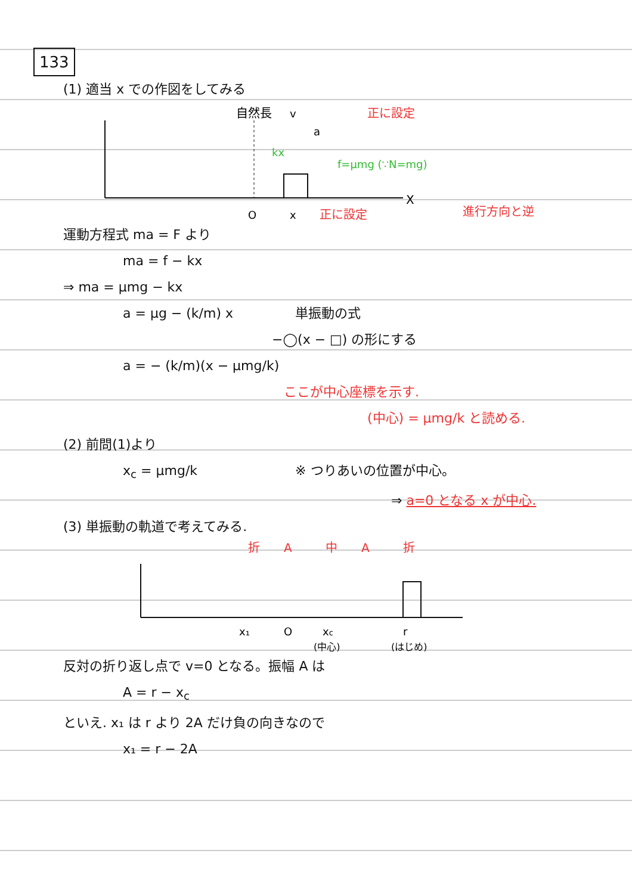133
(1) 適当 x での作図をしてみる
自然長
v
a
kx
f=μmg (∵N=mg)
正に設定
X
O
x
正に設定
進行方向と逆
運動方程式 ma = F より
ma = f − kx
⇒ ma = μmg − kx
a = μg − (k/m) x　　単振動の式
−◯(x − □) の形にする
a = − (k/m)(x − μmg/k)
ここが中心座標を示す.
(中心) = μmg/k と読める.
(2) 前問(1)より
x<sub>c</sub> = μmg/k　　※ つりあいの位置が中心。
⇒ a=0 となる x が中心.
(3) 単振動の軌道で考えてみる.
折
A
中
A
折
x₁
O
xc
r
(中心)
(はじめ)
反対の折り返し点で v=0 となる。振幅 A は
A = r − x<sub>c</sub>
といえ. x₁ は r より 2A だけ負の向きなので
x₁ = r − 2A